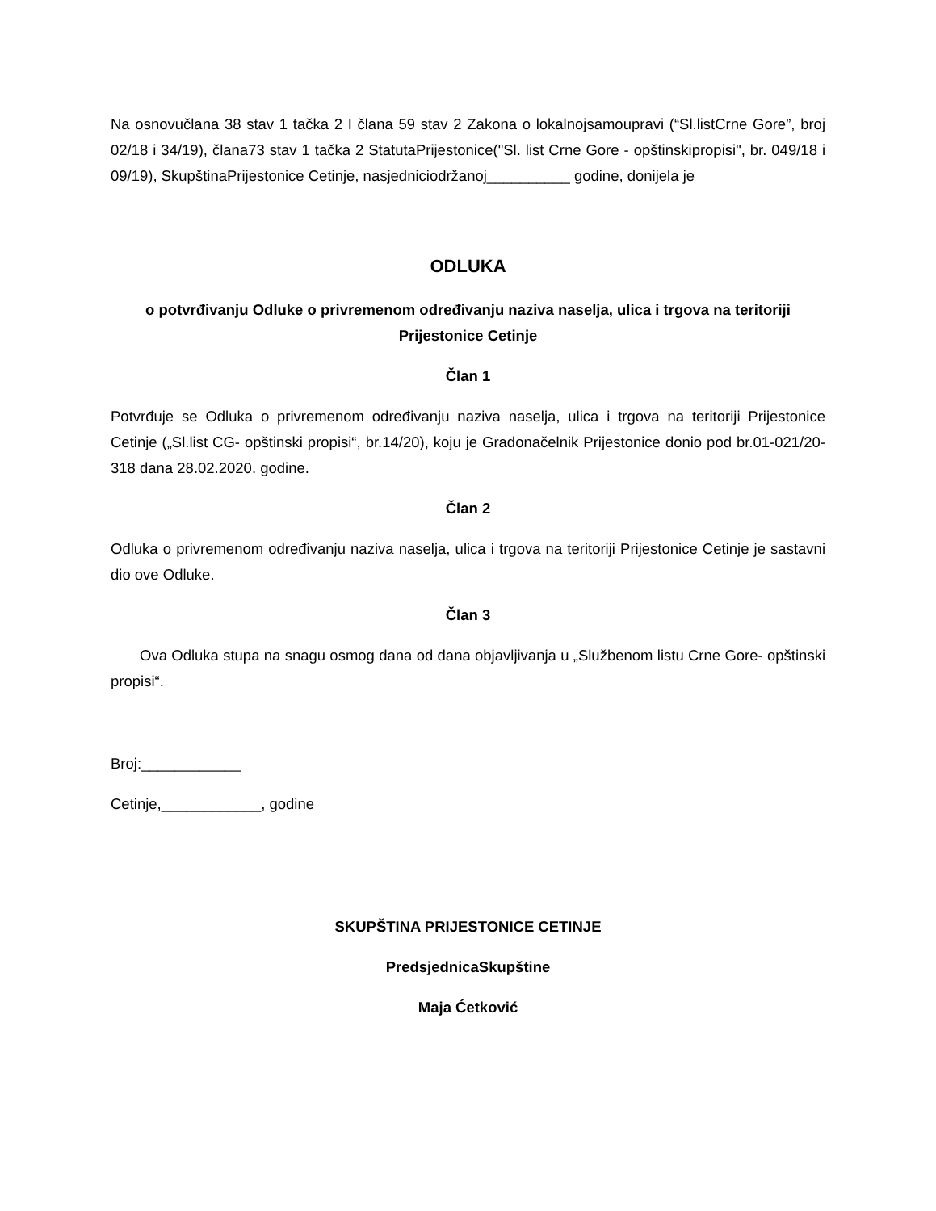Na osnovučlana 38 stav 1 tačka 2 I člana 59 stav 2 Zakona o lokalnojsamoupravi (“Sl.listCrne Gore”, broj 02/18 i 34/19), člana73 stav 1 tačka 2 StatutaPrijestonice("Sl. list Crne Gore - opštinskipropisi", br. 049/18 i 09/19), SkupštinaPrijestonice Cetinje, nasjedniciodržanoj__________ godine, donijela je
ODLUKA
o potvrđivanju Odluke o privremenom određivanju naziva naselja, ulica i trgova na teritoriji Prijestonice Cetinje
Član 1
Potvrđuje se Odluka o privremenom određivanju naziva naselja, ulica i trgova na teritoriji Prijestonice Cetinje („Sl.list CG- opštinski propisi“, br.14/20), koju je Gradonačelnik Prijestonice donio pod br.01-021/20-318 dana 28.02.2020. godine.
Član 2
Odluka o privremenom određivanju naziva naselja, ulica i trgova na teritoriji Prijestonice Cetinje je sastavni dio ove Odluke.
Član 3
Ova Odluka stupa na snagu osmog dana od dana objavljivanja u „Službenom listu Crne Gore- opštinski propisi“.
Broj:____________
Cetinje,____________, godine
SKUPŠTINA PRIJESTONICE CETINJE
PredsjednicaSkupštine
Maja Ćetković